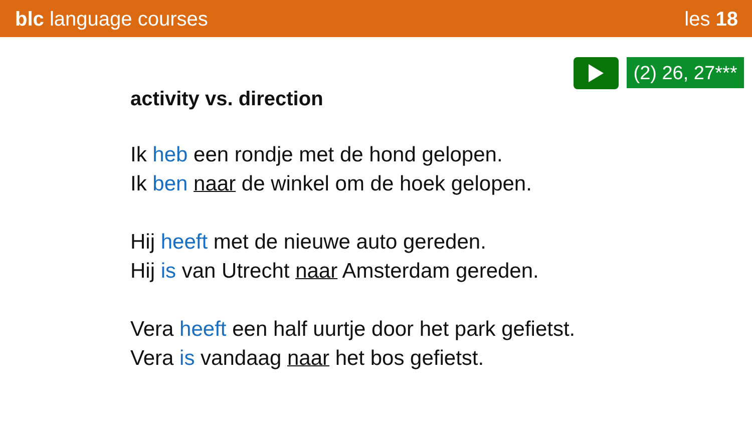blc language courses les 18
(2) 26, 27***
activity vs. direction
Ik heb een rondje met de hond gelopen.
Ik ben naar de winkel om de hoek gelopen.
Hij heeft met de nieuwe auto gereden.
Hij is van Utrecht naar Amsterdam gereden.
Vera heeft een half uurtje door het park gefietst.
Vera is vandaag naar het bos gefietst.